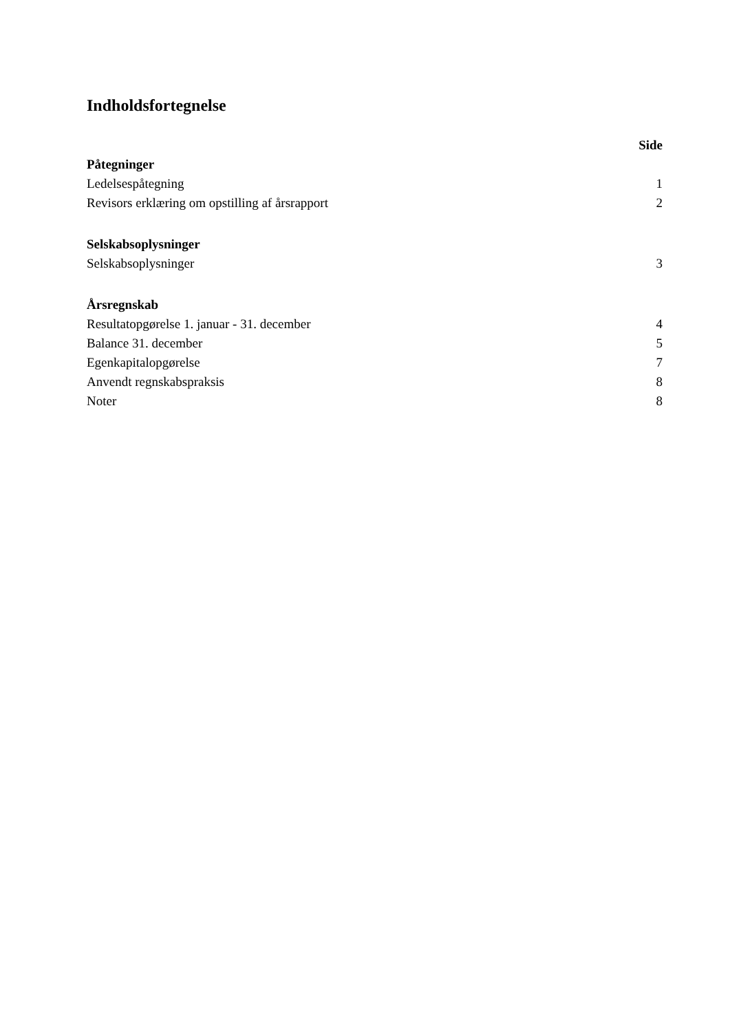Indholdsfortegnelse
| | Side |
| Påtegninger | |
| Ledelsespåtegning | 1 |
| Revisors erklæring om opstilling af årsrapport | 2 |
| Selskabsoplysninger | |
| Selskabsoplysninger | 3 |
| Årsregnskab | |
| Resultatopgørelse 1. januar - 31. december | 4 |
| Balance 31. december | 5 |
| Egenkapitalopgørelse | 7 |
| Anvendt regnskabspraksis | 8 |
| Noter | 8 |